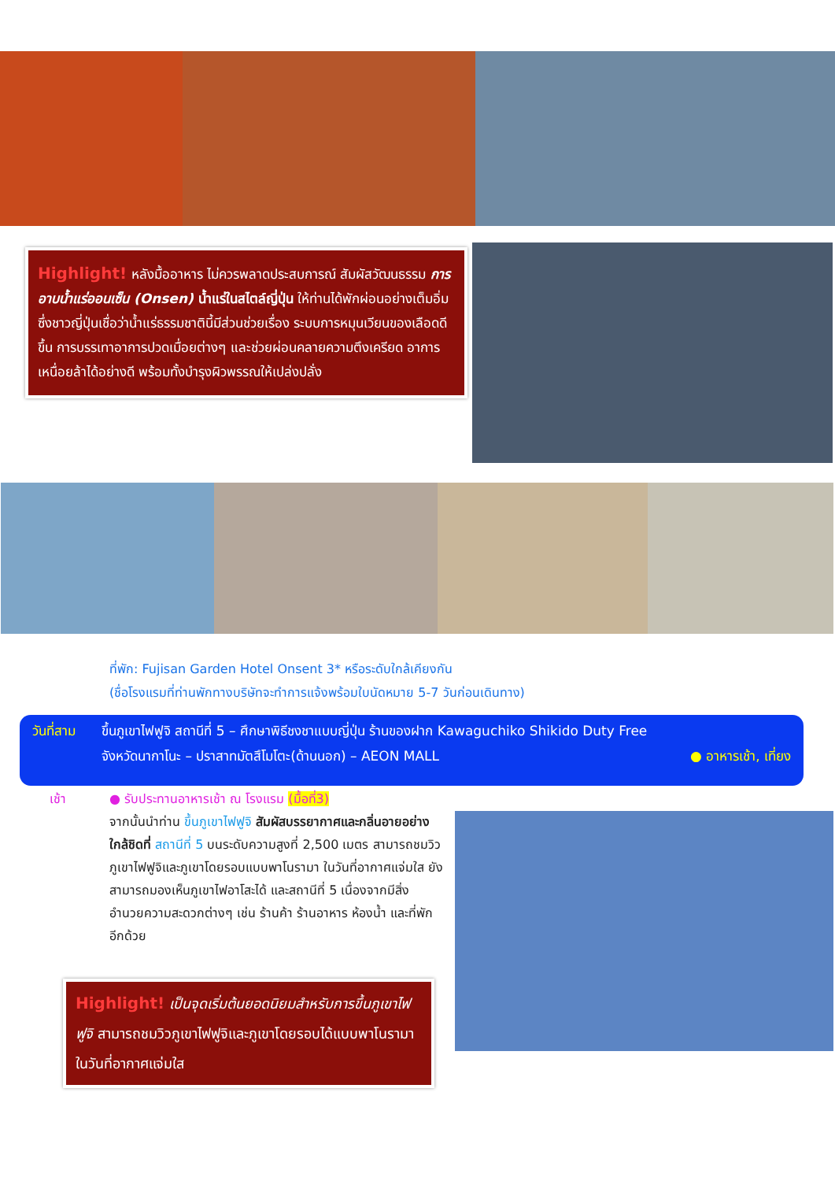Highlight! หลังมื้ออาหาร ไม่ควรพลาดประสบการณ์ สัมผัสวัฒนธรรม การอาบน้ำแร่ออนเซ็น (Onsen) น้ำแร่ในสไตล์ญี่ปุ่น ให้ท่านได้พักผ่อนอย่างเต็มอิ่ม ซึ่งชาวญี่ปุ่นเชื่อว่าน้ำแร่ธรรมชาตินี้มีส่วนช่วยเรื่อง ระบบการหมุนเวียนของเลือดดีขึ้น การบรรเทาอาการปวดเมื่อยต่างๆ และช่วยผ่อนคลายความตึงเครียด อาการเหนื่อยล้าได้อย่างดี พร้อมทั้งบำรุงผิวพรรณให้เปล่งปลั่ง
ที่พัก: Fujisan Garden Hotel Onsent 3* หรือระดับใกล้เคียงกัน
(ชื่อโรงแรมที่ท่านพักทางบริษัทจะทำการแจ้งพร้อมใบนัดหมาย 5-7 วันก่อนเดินทาง)
วันที่สาม ขึ้นภูเขาไฟฟูจิ สถานีที่ 5 – ศึกษาพิธีชงชาแบบญี่ปุ่น ร้านของฝาก Kawaguchiko Shikido Duty Free
จังหวัดนากาโนะ – ปราสาทมัตสึโมโตะ(ด้านนอก) – AEON MALL ● อาหารเช้า, เที่ยง
เช้า
● รับประทานอาหารเช้า ณ โรงแรม (มื้อที่3)
จากนั้นนำท่าน ขึ้นภูเขาไฟฟูจิ สัมผัสบรรยากาศและกลิ่นอายอย่างใกล้ชิดที่ สถานีที่ 5 บนระดับความสูงที่ 2,500 เมตร สามารถชมวิวภูเขาไฟฟูจิและภูเขาโดยรอบแบบพาโนรามา ในวันที่อากาศแจ่มใส ยังสามารถมองเห็นภูเขาไฟอาโสะได้ และสถานีที่ 5 เนื่องจากมีสิ่งอำนวยความสะดวกต่างๆ เช่น ร้านค้า ร้านอาหาร ห้องน้ำ และที่พักอีกด้วย
Highlight! เป็นจุดเริ่มต้นยอดนิยมสำหรับการขึ้นภูเขาไฟฟูจิ สามารถชมวิวภูเขาไฟฟูจิและภูเขาโดยรอบได้แบบพาโนรามา ในวันที่อากาศแจ่มใส